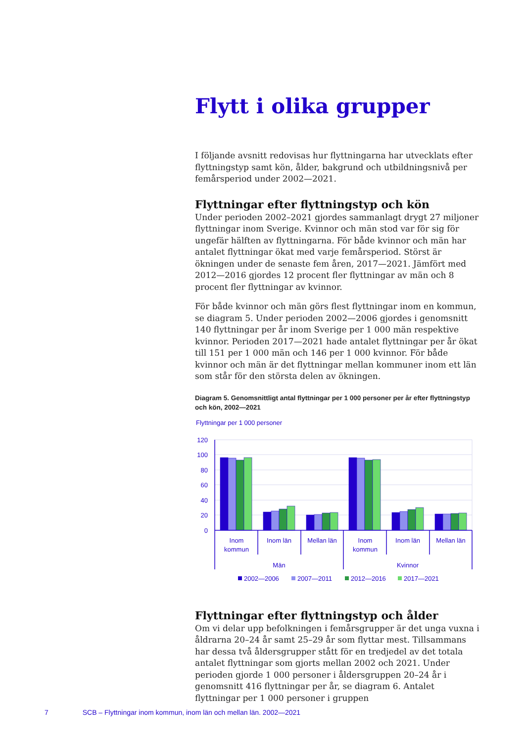Flytt i olika grupper
I följande avsnitt redovisas hur flyttningarna har utvecklats efter flyttningstyp samt kön, ålder, bakgrund och utbildningsnivå per femårsperiod under 2002—2021.
Flyttningar efter flyttningstyp och kön
Under perioden 2002–2021 gjordes sammanlagt drygt 27 miljoner flyttningar inom Sverige. Kvinnor och män stod var för sig för ungefär hälften av flyttningarna. För både kvinnor och män har antalet flyttningar ökat med varje femårsperiod. Störst är ökningen under de senaste fem åren, 2017—2021. Jämfört med 2012—2016 gjordes 12 procent fler flyttningar av män och 8 procent fler flyttningar av kvinnor.
För både kvinnor och män görs flest flyttningar inom en kommun, se diagram 5. Under perioden 2002—2006 gjordes i genomsnitt 140 flyttningar per år inom Sverige per 1 000 män respektive kvinnor. Perioden 2017—2021 hade antalet flyttningar per år ökat till 151 per 1 000 män och 146 per 1 000 kvinnor. För både kvinnor och män är det flyttningar mellan kommuner inom ett län som står för den största delen av ökningen.
Diagram 5. Genomsnittligt antal flyttningar per 1 000 personer per år efter flyttningstyp och kön, 2002—2021
Flyttningar per 1 000 personer
120
100
80
60
40
20
0
Inom
kommun
Inom län
Mellan län
Inom
kommun
Inom län
Mellan län
Män
Kvinnor
2002—2006
2007—2011
2012—2016
2017—2021
Flyttningar efter flyttningstyp och ålder
Om vi delar upp befolkningen i femårsgrupper är det unga vuxna i åldrarna 20–24 år samt 25–29 år som flyttar mest. Tillsammans har dessa två åldersgrupper stått för en tredjedel av det totala antalet flyttningar som gjorts mellan 2002 och 2021. Under perioden gjorde 1 000 personer i åldersgruppen 20–24 år i genomsnitt 416 flyttningar per år, se diagram 6. Antalet flyttningar per 1 000 personer i gruppen
7 SCB – Flyttningar inom kommun, inom län och mellan län. 2002—2021